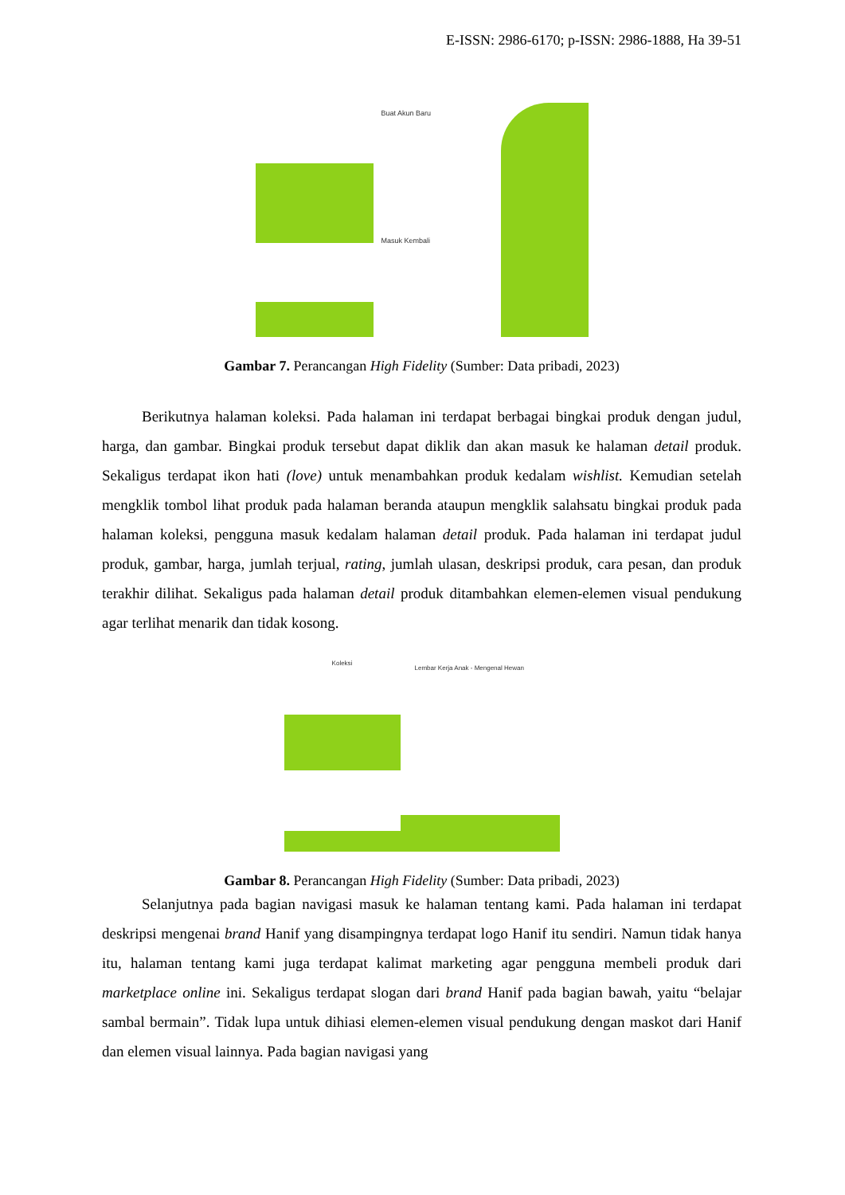E-ISSN: 2986-6170; p-ISSN: 2986-1888, Ha 39-51
Buat Akun Baru
Masuk Kembali
Gambar 7. Perancangan High Fidelity (Sumber: Data pribadi, 2023)
Berikutnya halaman koleksi. Pada halaman ini terdapat berbagai bingkai produk dengan judul, harga, dan gambar. Bingkai produk tersebut dapat diklik dan akan masuk ke halaman detail produk. Sekaligus terdapat ikon hati (love) untuk menambahkan produk kedalam wishlist. Kemudian setelah mengklik tombol lihat produk pada halaman beranda ataupun mengklik salahsatu bingkai produk pada halaman koleksi, pengguna masuk kedalam halaman detail produk. Pada halaman ini terdapat judul produk, gambar, harga, jumlah terjual, rating, jumlah ulasan, deskripsi produk, cara pesan, dan produk terakhir dilihat. Sekaligus pada halaman detail produk ditambahkan elemen-elemen visual pendukung agar terlihat menarik dan tidak kosong.
Koleksi
Lembar Kerja Anak - Mengenal Hewan
Gambar 8. Perancangan High Fidelity (Sumber: Data pribadi, 2023)
Selanjutnya pada bagian navigasi masuk ke halaman tentang kami. Pada halaman ini terdapat deskripsi mengenai brand Hanif yang disampingnya terdapat logo Hanif itu sendiri. Namun tidak hanya itu, halaman tentang kami juga terdapat kalimat marketing agar pengguna membeli produk dari marketplace online ini. Sekaligus terdapat slogan dari brand Hanif pada bagian bawah, yaitu “belajar sambal bermain”. Tidak lupa untuk dihiasi elemen-elemen visual pendukung dengan maskot dari Hanif dan elemen visual lainnya. Pada bagian navigasi yang